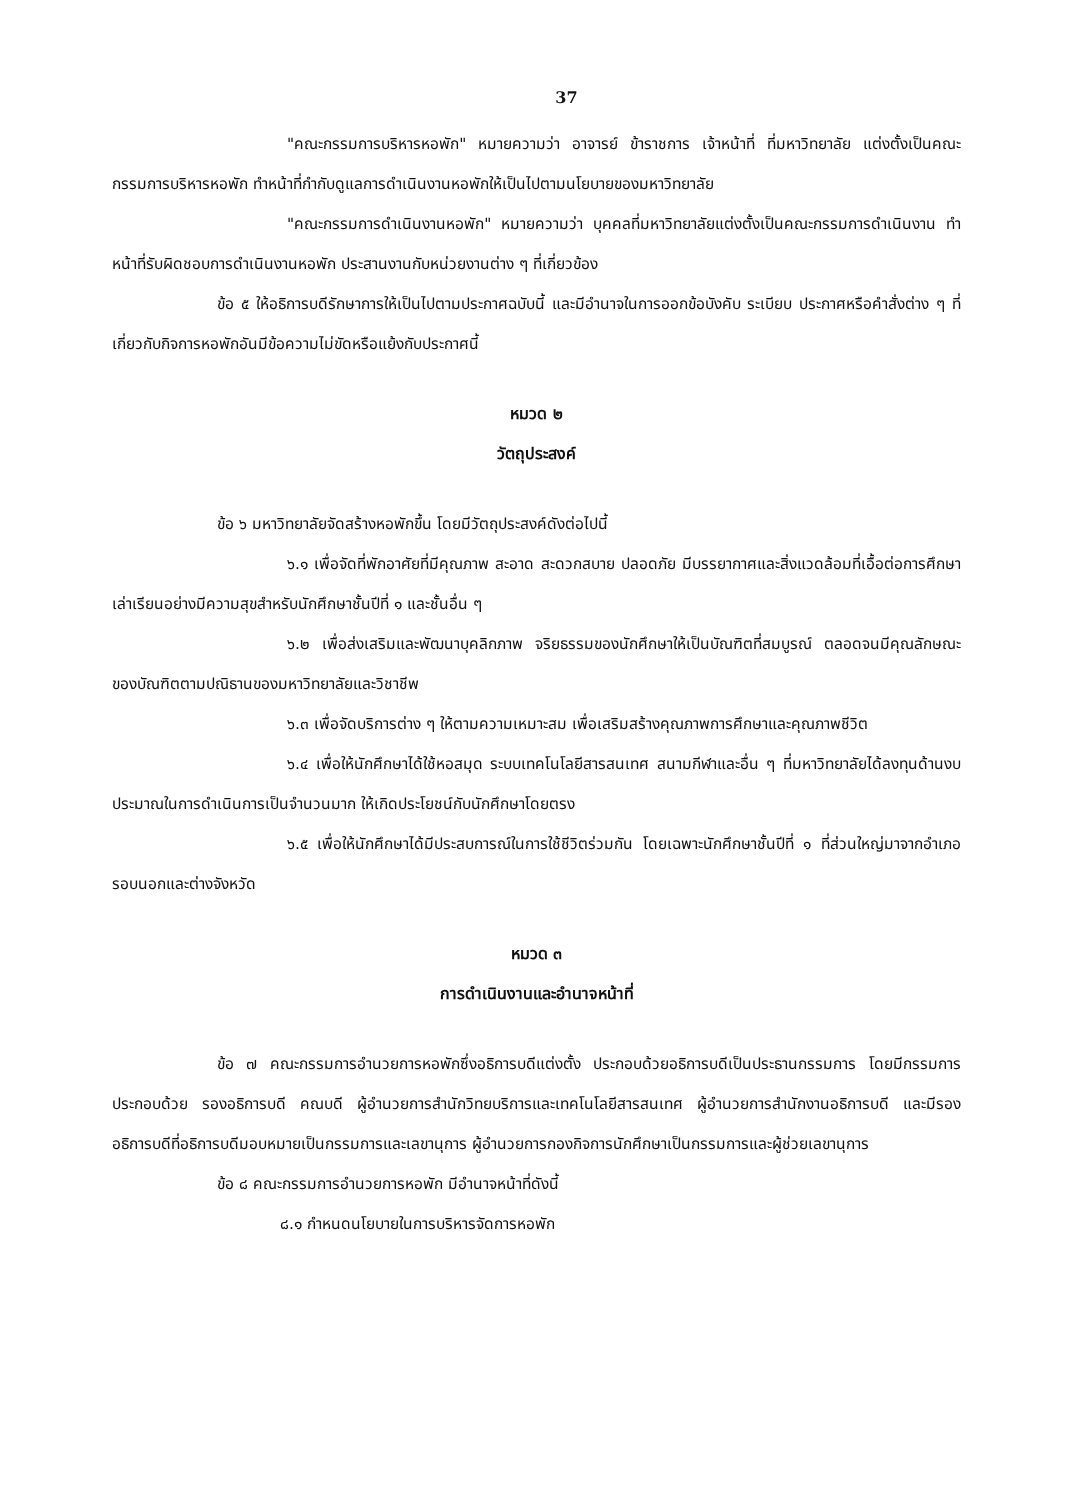37
"คณะกรรมการบริหารหอพัก" หมายความว่า อาจารย์ ข้าราชการ เจ้าหน้าที่ ที่มหาวิทยาลัย แต่งตั้งเป็นคณะกรรมการบริหารหอพัก ทำหน้าที่กำกับดูแลการดำเนินงานหอพักให้เป็นไปตามนโยบายของมหาวิทยาลัย
"คณะกรรมการดำเนินงานหอพัก" หมายความว่า บุคคลที่มหาวิทยาลัยแต่งตั้งเป็นคณะกรรมการดำเนินงาน ทำหน้าที่รับผิดชอบการดำเนินงานหอพัก ประสานงานกับหน่วยงานต่าง ๆ ที่เกี่ยวข้อง
ข้อ ๕ ให้อธิการบดีรักษาการให้เป็นไปตามประกาศฉบับนี้ และมีอำนาจในการออกข้อบังคับ ระเบียบ ประกาศหรือคำสั่งต่าง ๆ ที่เกี่ยวกับกิจการหอพักอันมีข้อความไม่ขัดหรือแย้งกับประกาศนี้
หมวด ๒
วัตถุประสงค์
ข้อ ๖ มหาวิทยาลัยจัดสร้างหอพักขึ้น โดยมีวัตถุประสงค์ดังต่อไปนี้
๖.๑ เพื่อจัดที่พักอาศัยที่มีคุณภาพ สะอาด สะดวกสบาย ปลอดภัย มีบรรยากาศและสิ่งแวดล้อมที่เอื้อต่อการศึกษาเล่าเรียนอย่างมีความสุขสำหรับนักศึกษาชั้นปีที่ ๑ และชั้นอื่น ๆ
๖.๒ เพื่อส่งเสริมและพัฒนาบุคลิกภาพ จริยธรรมของนักศึกษาให้เป็นบัณฑิตที่สมบูรณ์ ตลอดจนมีคุณลักษณะของบัณฑิตตามปณิธานของมหาวิทยาลัยและวิชาชีพ
๖.๓ เพื่อจัดบริการต่าง ๆ ให้ตามความเหมาะสม เพื่อเสริมสร้างคุณภาพการศึกษาและคุณภาพชีวิต
๖.๔ เพื่อให้นักศึกษาได้ใช้หอสมุด ระบบเทคโนโลยีสารสนเทศ สนามกีฬาและอื่น ๆ ที่มหาวิทยาลัยได้ลงทุนด้านงบประมาณในการดำเนินการเป็นจำนวนมาก ให้เกิดประโยชน์กับนักศึกษาโดยตรง
๖.๕ เพื่อให้นักศึกษาได้มีประสบการณ์ในการใช้ชีวิตร่วมกัน โดยเฉพาะนักศึกษาชั้นปีที่ ๑ ที่ส่วนใหญ่มาจากอำเภอรอบนอกและต่างจังหวัด
หมวด ๓
การดำเนินงานและอำนาจหน้าที่
ข้อ ๗ คณะกรรมการอำนวยการหอพักซึ่งอธิการบดีแต่งตั้ง ประกอบด้วยอธิการบดีเป็นประธานกรรมการ โดยมีกรรมการประกอบด้วย รองอธิการบดี คณบดี ผู้อำนวยการสำนักวิทยบริการและเทคโนโลยีสารสนเทศ ผู้อำนวยการสำนักงานอธิการบดี และมีรองอธิการบดีที่อธิการบดีมอบหมายเป็นกรรมการและเลขานุการ ผู้อำนวยการกองกิจการนักศึกษาเป็นกรรมการและผู้ช่วยเลขานุการ
ข้อ ๘ คณะกรรมการอำนวยการหอพัก มีอำนาจหน้าที่ดังนี้
๘.๑ กำหนดนโยบายในการบริหารจัดการหอพัก